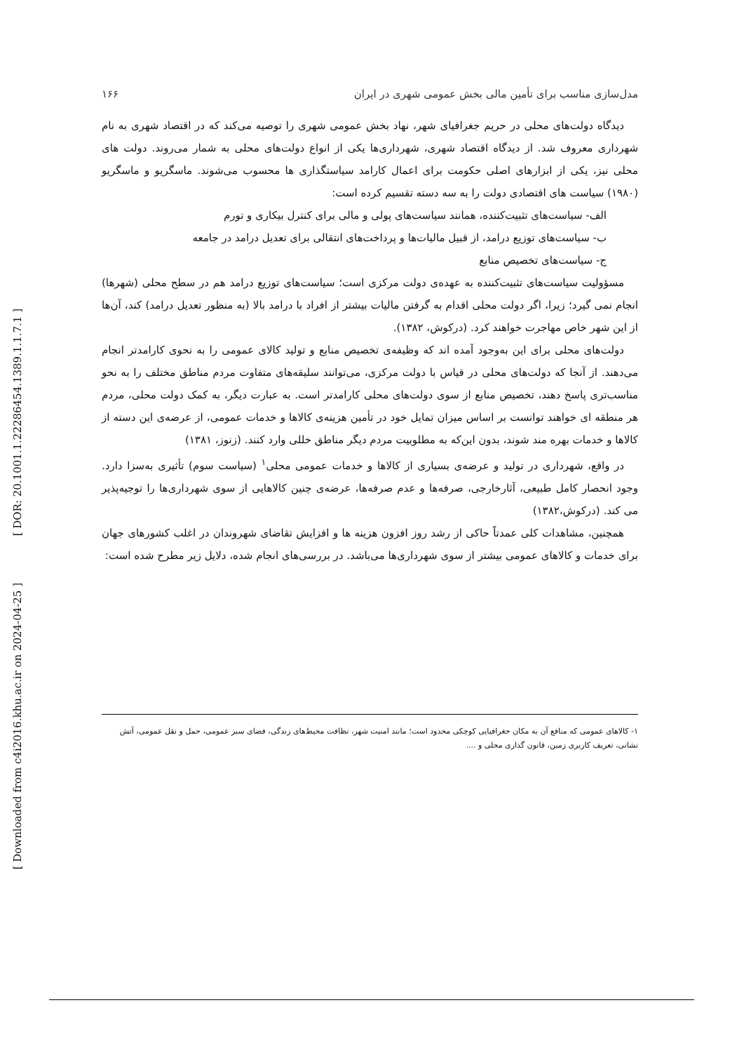[ DOR: 20.1001.1.22286454.1389.1.1.7.1 ]
[ Downloaded from c4i2016.khu.ac.ir on 2024-04-25 ]
مدل‌سازی مناسب برای تأمین مالی بخش عمومی شهری در ایران ۱۶۶
دیدگاه دولت‌های محلی در حریم جغرافیای شهر، نهاد بخش عمومی شهری را توصیه می‌کند که در اقتصاد شهری به نام شهرداری معروف شد. از دیدگاه اقتصاد شهری، شهرداری‌ها یکی از انواع دولت‌های محلی به شمار می‌روند. دولت های محلی نیز، یکی از ابزارهای اصلی حکومت برای اعمال کارامد سیاستگذاری ها محسوب می‌شوند. ماسگریو و ماسگریو (۱۹۸۰) سیاست های اقتصادی دولت را به سه دسته تقسیم کرده است:
الف- سیاست‌های تثبیت‌کننده، همانند سیاست‌های پولی و مالی برای کنترل بیکاری و تورم
ب- سیاست‌های توزیع درامد، از قبیل مالیات‌ها و پرداخت‌های انتقالی برای تعدیل درامد در جامعه
ج- سیاست‌های تخصیص منابع
مسؤولیت سیاست‌های تثبیت‌کننده به عهده‌ی دولت مرکزی است؛ سیاست‌های توزیع درامد هم در سطح محلی (شهرها) انجام نمی گیرد؛ زیرا، اگر دولت محلی اقدام به گرفتن مالیات بیشتر از افراد با درامد بالا (به منظور تعدیل درامد) کند، آن‌ها از این شهر خاص مهاجرت خواهند کرد. (درکوش، ۱۳۸۲).
دولت‌های محلی برای این به‌وجود آمده اند که وظیفه‌ی تخصیص منابع و تولید کالای عمومی را به نحوی کارامدتر انجام می‌دهند. از آنجا که دولت‌های محلی در قیاس با دولت مرکزی، می‌توانند سلیقه‌های متفاوت مردم مناطق مختلف را به نحو مناسب‌تری پاسخ دهند، تخصیص منابع از سوی دولت‌های محلی کارامدتر است. به عبارت دیگر، به کمک دولت محلی، مردم هر منطقه ای خواهند توانست بر اساس میزان تمایل خود در تأمین هزینه‌ی کالاها و خدمات عمومی، از عرضه‌ی این دسته از کالاها و خدمات بهره مند شوند، بدون این‌که به مطلوبیت مردم دیگر مناطق خللی وارد کنند. (زنوز، ۱۳۸۱)
در واقع، شهرداری در تولید و عرضه‌ی بسیاری از کالاها و خدمات عمومی محلی<sup>۱</sup> (سیاست سوم) تأثیری به‌سزا دارد. وجود انحصار کامل طبیعی، آثارخارجی، صرفه‌ها و عدم صرفه‌ها، عرضه‌ی چنین کالاهایی از سوی شهرداری‌ها را توجیه‌پذیر می کند. (درکوش،۱۳۸۲)
همچنین، مشاهدات کلی عمدتاً حاکی از رشد روز افزون هزینه ها و افزایش تقاضای شهروندان در اغلب کشورهای جهان برای خدمات و کالاهای عمومی بیشتر از سوی شهرداری‌ها می‌باشد. در بررسی‌های انجام شده، دلایل زیر مطرح شده است:
۱- کالاهای عمومی که منافع آن به مکان جغرافیایی کوچکی محدود است؛ مانند امنیت شهر، نظافت محیط‌های زندگی، فضای سبز عمومی، حمل و نقل عمومی، آتش نشانی، تعریف کاربری زمین، قانون گذاری محلی و ....